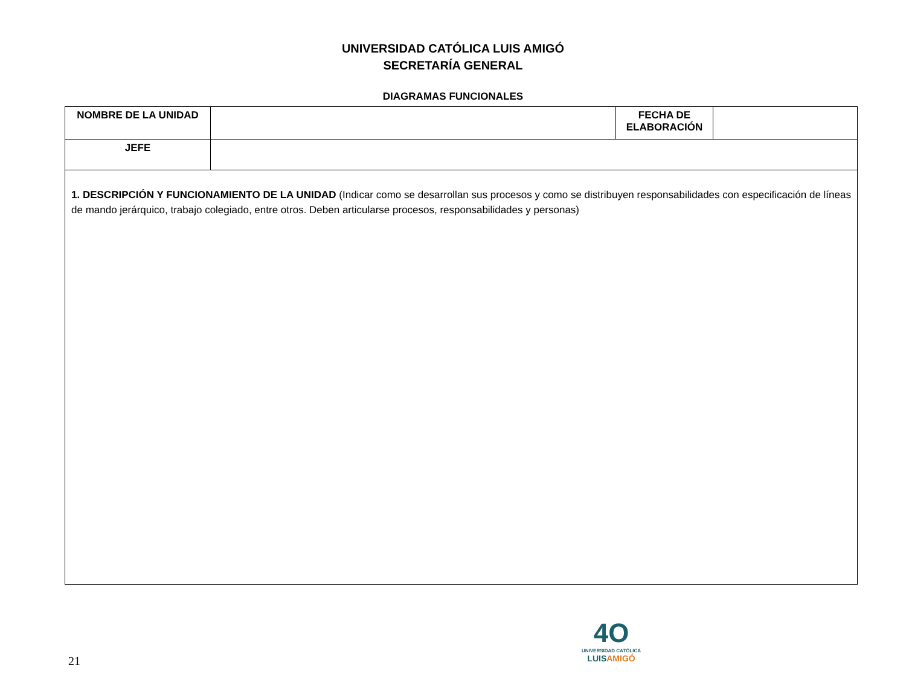UNIVERSIDAD CATÓLICA LUIS AMIGÓ
SECRETARÍA GENERAL
DIAGRAMAS FUNCIONALES
| NOMBRE DE LA UNIDAD | | FECHA DE ELABORACIÓN | |
| JEFE | | | |
| 1. DESCRIPCIÓN Y FUNCIONAMIENTO DE LA UNIDAD (Indicar como se desarrollan sus procesos y como se distribuyen responsabilidades con especificación de líneas de mando jerárquico, trabajo colegiado, entre otros. Deben articularse procesos, responsabilidades y personas) | | | |
21
4O
UNIVERSIDAD CATÓLICA
LUISAMIGÓ